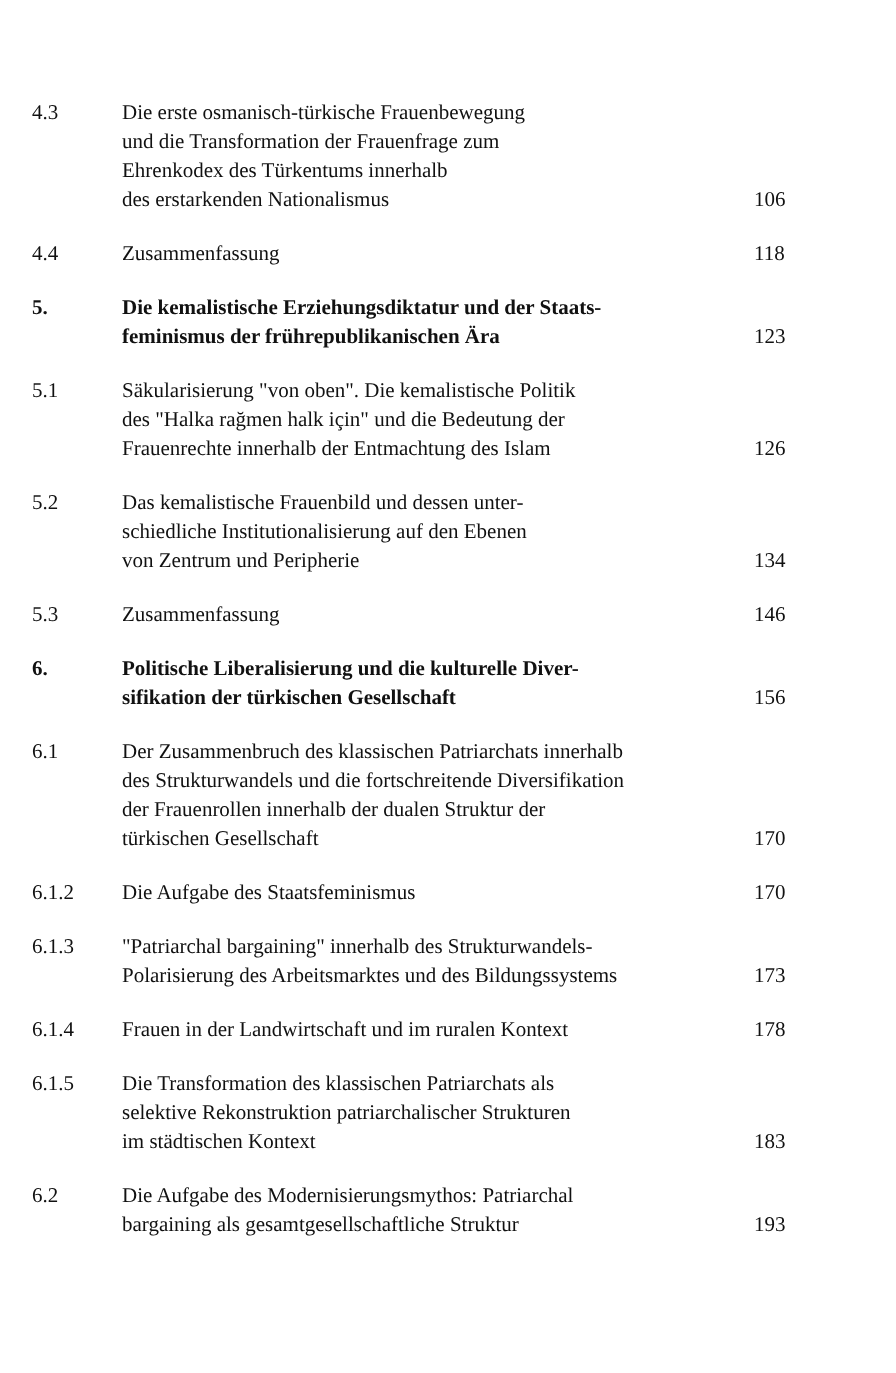4.3 Die erste osmanisch-türkische Frauenbewegung
und die Transformation der Frauenfrage zum
Ehrenkodex des Türkentums innerhalb
des erstarkenden Nationalismus
106
4.4 Zusammenfassung 118
5. Die kemalistische Erziehungsdiktatur und der Staats-
feminismus der frührepublikanischen Ära
123
5.1 Säkularisierung "von oben". Die kemalistische Politik
des "Halka rağmen halk için" und die Bedeutung der
Frauenrechte innerhalb der Entmachtung des Islam
126
5.2 Das kemalistische Frauenbild und dessen unter-
schiedliche Institutionalisierung auf den Ebenen
von Zentrum und Peripherie
134
5.3 Zusammenfassung 146
6. Politische Liberalisierung und die kulturelle Diver-
sifikation der türkischen Gesellschaft
156
6.1 Der Zusammenbruch des klassischen Patriarchats innerhalb
des Strukturwandels und die fortschreitende Diversifikation
der Frauenrollen innerhalb der dualen Struktur der
türkischen Gesellschaft
170
6.1.2 Die Aufgabe des Staatsfeminismus 170
6.1.3 "Patriarchal bargaining" innerhalb des Strukturwandels-
Polarisierung des Arbeitsmarktes und des Bildungssystems
173
6.1.4 Frauen in der Landwirtschaft und im ruralen Kontext
178
6.1.5 Die Transformation des klassischen Patriarchats als
selektive Rekonstruktion patriarchalischer Strukturen
im städtischen Kontext
183
6.2 Die Aufgabe des Modernisierungsmythos: Patriarchal
bargaining als gesamtgesellschaftliche Struktur
193